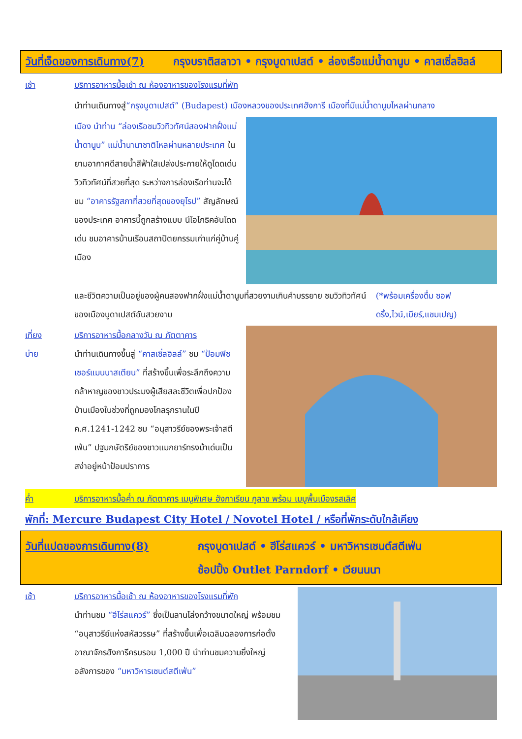วันที่เจ็ดของการเดินทาง(7) กรุงบราติสลาวา • กรุงบูดาเปสต์ • ล่องเรือแม่น้ำดานูบ • คาสเซิ่ลฮิลล์
เช้า บริการอาหารมื้อเช้า ณ ห้องอาหารของโรงแรมที่พัก
นำท่านเดินทางสู่ “กรุงบูดาเปสต์” (Budapest) เมืองหลวงของประเทศฮังการี เมืองที่มีแม่น้ำดานูบไหลผ่านกลาง
เมือง นำท่าน “ล่องเรือชมวิวทิวทัศน์สองฝากฝั่งแม่น้ำดานูบ” แม่น้ำนานาชาติไหลผ่านหลายประเทศ ในยามอากาศดีสายน้ำสีฟ้าใสเปล่งประกายให้ดูโดดเด่นวิวทิวทัศน์ที่สวยที่สุด ระหว่างการล่องเรือท่านจะได้ชม “อาคารรัฐสภาที่สวยที่สุดของยุโรป” สัญลักษณ์ของประเทศ อาคารนี้ถูกสร้างแบบ นีโอโกธิคอันโดดเด่น ชมอาคารบ้านเรือนสถาปัตยกรรมเก่าแก่คู่บ้านคู่เมือง
และชีวิตความเป็นอยู่ของผู้คนสองฟากฝั่งแม่น้ำดานูบที่สวยงามเกินคำบรรยาย ชมวิวทิวทัศน์ของเมืองบูดาเปสต์อันสวยงาม (*พร้อมเครื่องดื่ม ซอฟดริ้ง,ไวน์,เบียร์,แชมเปญ)
เที่ยง บริการอาหารมื้อกลางวัน ณ ภัตตาคาร
บ่าย นำท่านเดินทางขึ้นสู่ “คาสเซิ่ลฮิลล์” ชม “ป้อมฟิชเชอร์แมนบาสเตียน” ที่สร้างขึ้นเพื่อระลึกถึงความกล้าหาญของชาวประมงผู้เสียสละชีวิตเพื่อปกป้องบ้านเมืองในช่วงที่ถูกมองโกลรุกรานในปี ค.ศ.1241-1242 ชม “อนุสาวรีย์ของพระเจ้าสตีเฟ่น” ปฐมกษัตริย์ของชาวแมกยาร์ทรงม้าเด่นเป็นสง่าอยู่หน้าป้อมปราการ
ค่ำ บริการอาหารมื้อค่ำ ณ ภัตตาคาร เมนูพิเศษ ฮังกาเรียน กูลาซ พร้อม เมนูพื้นเมืองรสเลิศ
พักที่: Mercure Budapest City Hotel / Novotel Hotel / หรือที่พักระดับใกล้เคียง
วันที่แปดของการเดินทาง(8) กรุงบูดาเปสต์ • ฮีโร่สแควร์ • มหาวิหารเซนต์สตีเฟ่น
ช้อปปิ้ง Outlet Parndorf • เวียนนนา
เช้า บริการอาหารมื้อเช้า ณ ห้องอาหารของโรงแรมที่พัก
นำท่านชม “ฮีโร่สแควร์” ซึ่งเป็นลานโล่งกว้างขนาดใหญ่ พร้อมชม “อนุสาวรีย์แห่งสหัสวรรษ” ที่สร้างขึ้นเพื่อเฉลิมฉลองการก่อตั้งอาณาจักรฮังการีครบรอบ 1,000 ปี นำท่านชมความยิ่งใหญ่อลังการของ “มหาวิหารเซนต์สตีเฟ่น”